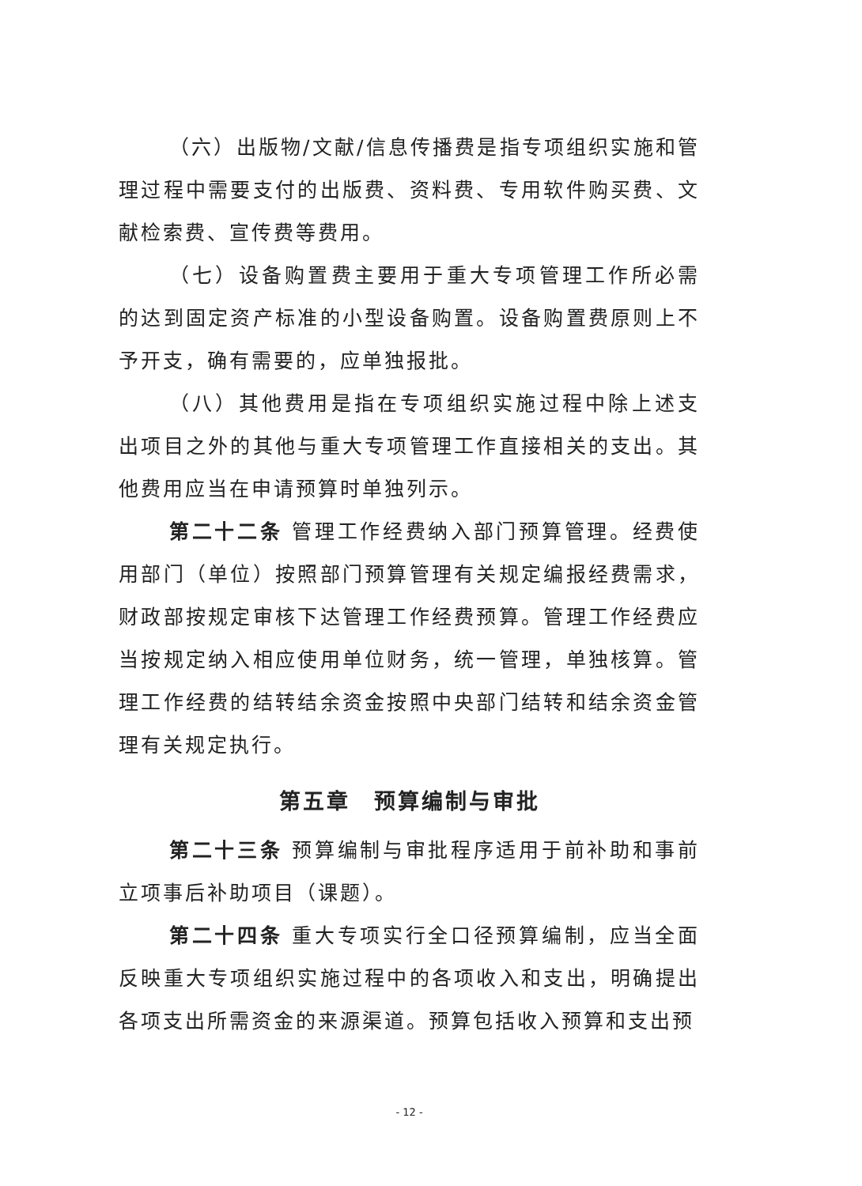（六）出版物/文献/信息传播费是指专项组织实施和管理过程中需要支付的出版费、资料费、专用软件购买费、文献检索费、宣传费等费用。
（七）设备购置费主要用于重大专项管理工作所必需的达到固定资产标准的小型设备购置。设备购置费原则上不予开支，确有需要的，应单独报批。
（八）其他费用是指在专项组织实施过程中除上述支出项目之外的其他与重大专项管理工作直接相关的支出。其他费用应当在申请预算时单独列示。
第二十二条 管理工作经费纳入部门预算管理。经费使用部门（单位）按照部门预算管理有关规定编报经费需求，财政部按规定审核下达管理工作经费预算。管理工作经费应当按规定纳入相应使用单位财务，统一管理，单独核算。管理工作经费的结转结余资金按照中央部门结转和结余资金管理有关规定执行。
第五章　预算编制与审批
第二十三条 预算编制与审批程序适用于前补助和事前立项事后补助项目（课题）。
第二十四条 重大专项实行全口径预算编制，应当全面反映重大专项组织实施过程中的各项收入和支出，明确提出各项支出所需资金的来源渠道。预算包括收入预算和支出预
- 12 -